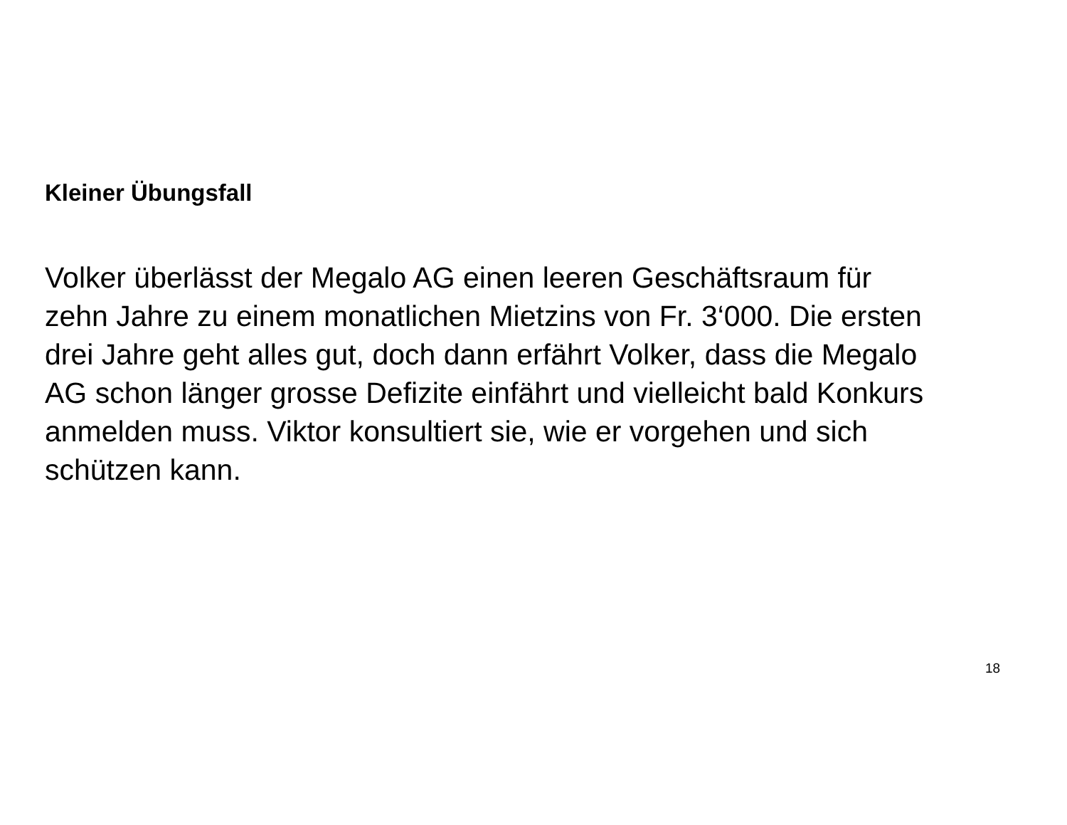Kleiner Übungsfall
Volker überlässt der Megalo AG einen leeren Geschäftsraum für
zehn Jahre zu einem monatlichen Mietzins von Fr. 3‘000. Die ersten
drei Jahre geht alles gut, doch dann erfährt Volker, dass die Megalo
AG schon länger grosse Defizite einfährt und vielleicht bald Konkurs
anmelden muss. Viktor konsultiert sie, wie er vorgehen und sich
schützen kann.
18